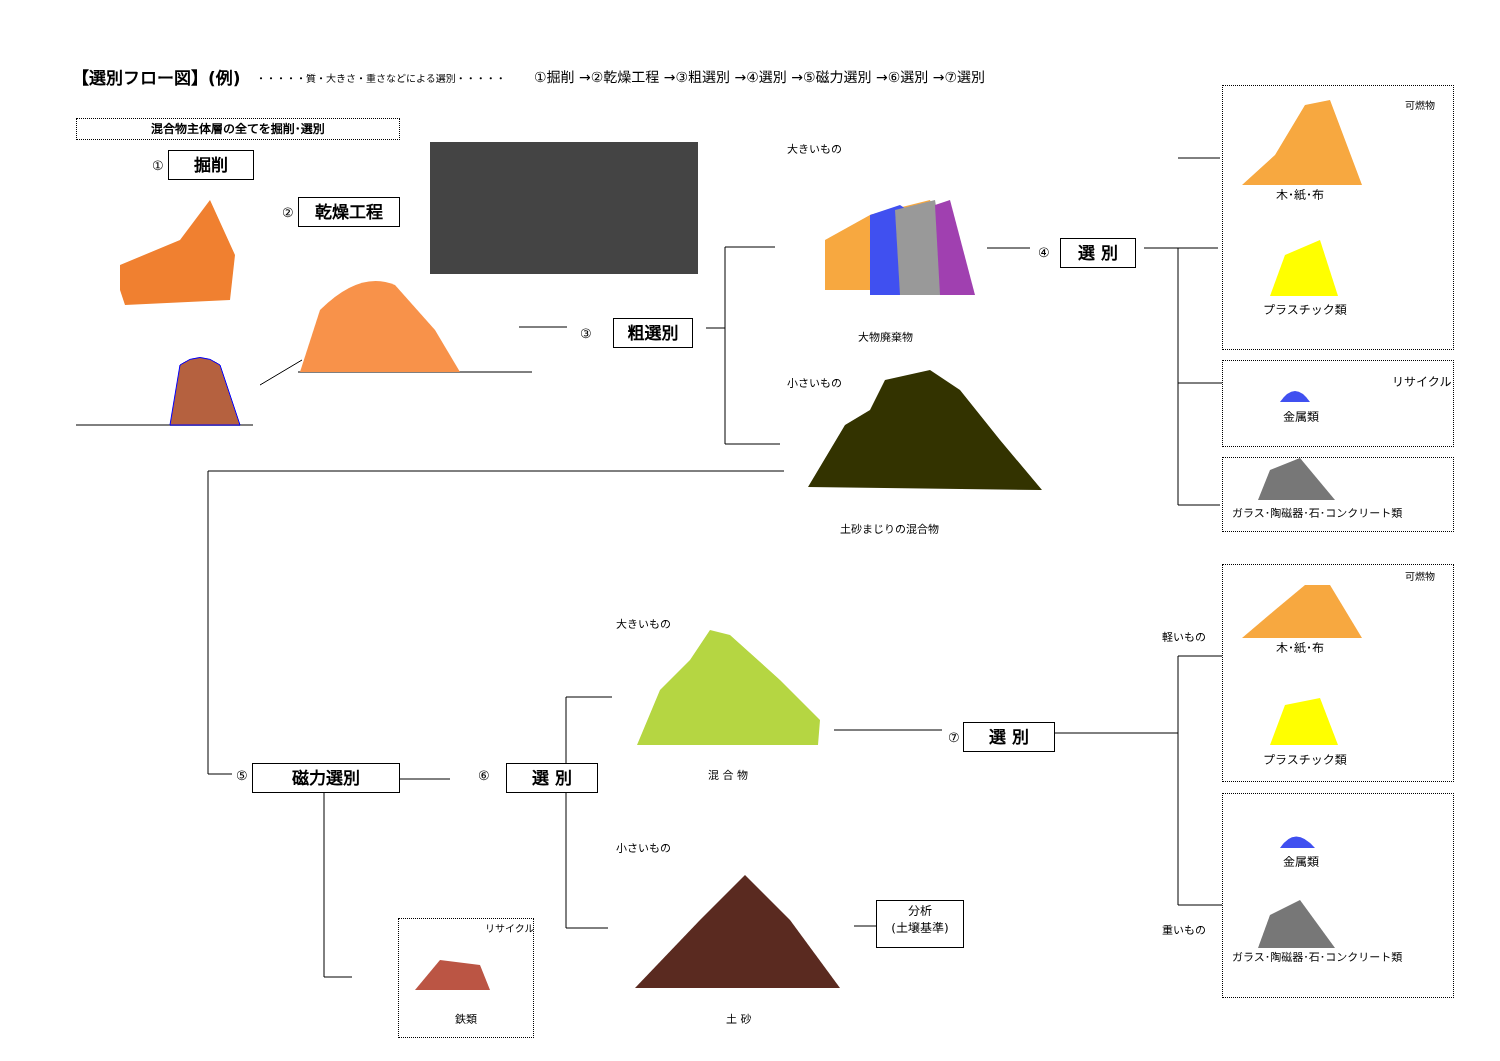【選別フロー図】(例) ・・・・・質・大きさ・重さなどによる選別・・・・・ ①掘削 →②乾燥工程 →③粗選別 →④選別 →⑤磁力選別 →⑥選別 →⑦選別
混合物主体層の全てを掘削･選別
① 掘削
② 乾燥工程
③ 粗選別
④ 選 別
⑤ 磁力選別 ⑥ 選 別
⑦ 選 別
分析
(土壌基準)
大きいもの
大物廃棄物
小さいもの
土砂まじりの混合物
大きいもの
混 合 物
小さいもの
土 砂
リサイクル
鉄類
可燃物
木･紙･布
プラスチック類
リサイクル
金属類
ガラス･陶磁器･石･コンクリート類
可燃物
木･紙･布
プラスチック類
軽いもの
重いもの
金属類
ガラス･陶磁器･石･コンクリート類